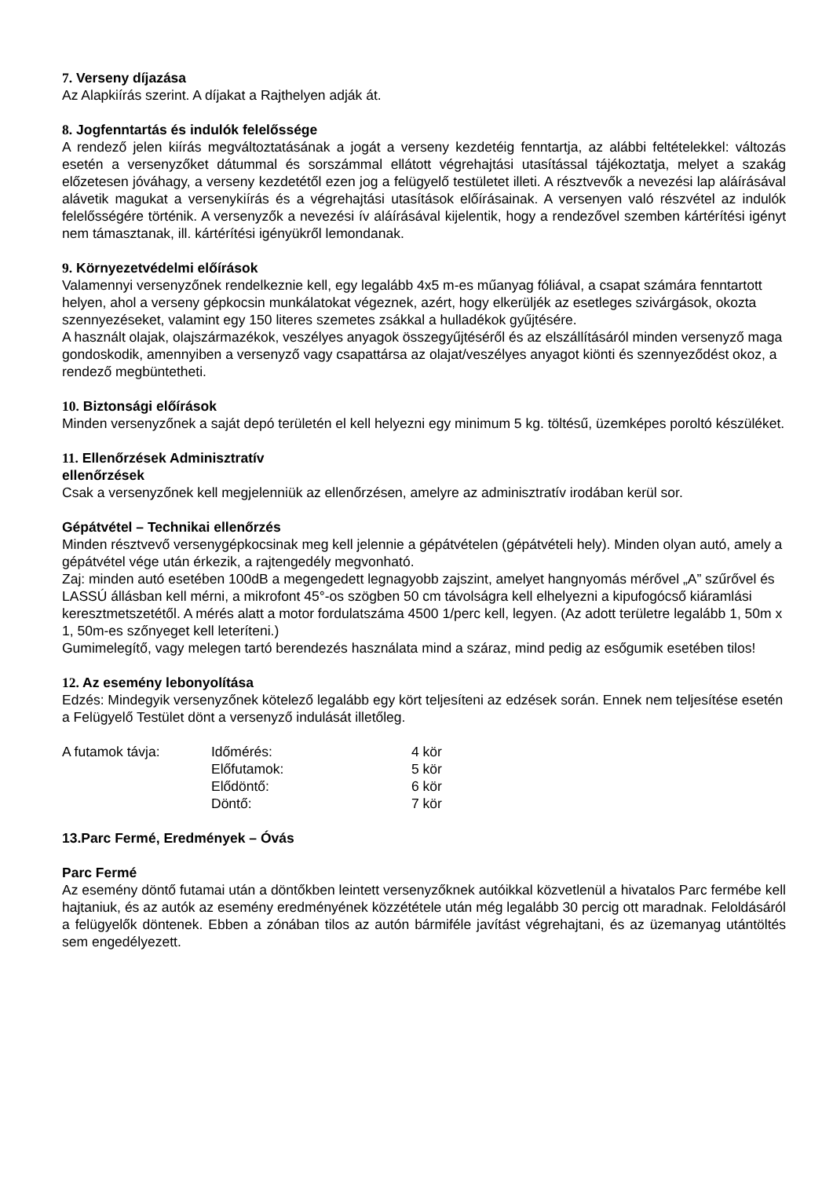7. Verseny díjazása
Az Alapkiírás szerint. A díjakat a Rajthelyen adják át.
8. Jogfenntartás és indulók felelőssége
A rendező jelen kiírás megváltoztatásának a jogát a verseny kezdetéig fenntartja, az alábbi feltételekkel: változás esetén a versenyzőket dátummal és sorszámmal ellátott végrehajtási utasítással tájékoztatja, melyet a szakág előzetesen jóváhagy, a verseny kezdetétől ezen jog a felügyelő testületet illeti. A résztvevők a nevezési lap aláírásával alávetik magukat a versenykiírás és a végrehajtási utasítások előírásainak. A versenyen való részvétel az indulók felelősségére történik. A versenyzők a nevezési ív aláírásával kijelentik, hogy a rendezővel szemben kártérítési igényt nem támasztanak, ill. kártérítési igényükről lemondanak.
9. Környezetvédelmi előírások
Valamennyi versenyzőnek rendelkeznie kell, egy legalább 4x5 m-es műanyag fóliával, a csapat számára fenntartott helyen, ahol a verseny gépkocsin munkálatokat végeznek, azért, hogy elkerüljék az esetleges szivárgások, okozta szennyezéseket, valamint egy 150 literes szemetes zsákkal a hulladékok gyűjtésére.
A használt olajak, olajszármazékok, veszélyes anyagok összegyűjtéséről és az elszállításáról minden versenyző maga gondoskodik, amennyiben a versenyző vagy csapattársa az olajat/veszélyes anyagot kiönti és szennyeződést okoz, a rendező megbüntetheti.
10. Biztonsági előírások
Minden versenyzőnek a saját depó területén el kell helyezni egy minimum 5 kg. töltésű, üzemképes poroltó készüléket.
11. Ellenőrzések Adminisztratív
ellenőrzések
Csak a versenyzőnek kell megjelenniük az ellenőrzésen, amelyre az adminisztratív irodában kerül sor.
Gépátvétel – Technikai ellenőrzés
Minden résztvevő versenygépkocsinak meg kell jelennie a gépátvételen (gépátvételi hely). Minden olyan autó, amely a gépátvétel vége után érkezik, a rajtengedély megvonható.
Zaj: minden autó esetében 100dB a megengedett legnagyobb zajszint, amelyet hangnyomás mérővel „A” szűrővel és LASSÚ állásban kell mérni, a mikrofont 45°-os szögben 50 cm távolságra kell elhelyezni a kipufogócső kiáramlási keresztmetszetétől. A mérés alatt a motor fordulatszáma 4500 1/perc kell, legyen. (Az adott területre legalább 1, 50m x 1, 50m-es szőnyeget kell leteríteni.)
Gumimelegítő, vagy melegen tartó berendezés használata mind a száraz, mind pedig az esőgumik esetében tilos!
12. Az esemény lebonyolítása
Edzés: Mindegyik versenyzőnek kötelező legalább egy kört teljesíteni az edzések során. Ennek nem teljesítése esetén a Felügyelő Testület dönt a versenyző indulását illetőleg.
| A futamok távja: | Időmérés: | 4 kör |
| | Előfutamok: | 5 kör |
| | Elődöntő: | 6 kör |
| | Döntő: | 7 kör |
13.Parc Fermé, Eredmények – Óvás
Parc Fermé
Az esemény döntő futamai után a döntőkben leintett versenyzőknek autóikkal közvetlenül a hivatalos Parc fermébe kell hajtaniuk, és az autók az esemény eredményének közzététele után még legalább 30 percig ott maradnak. Feloldásáról a felügyelők döntenek. Ebben a zónában tilos az autón bármiféle javítást végrehajtani, és az üzemanyag utántöltés sem engedélyezett.